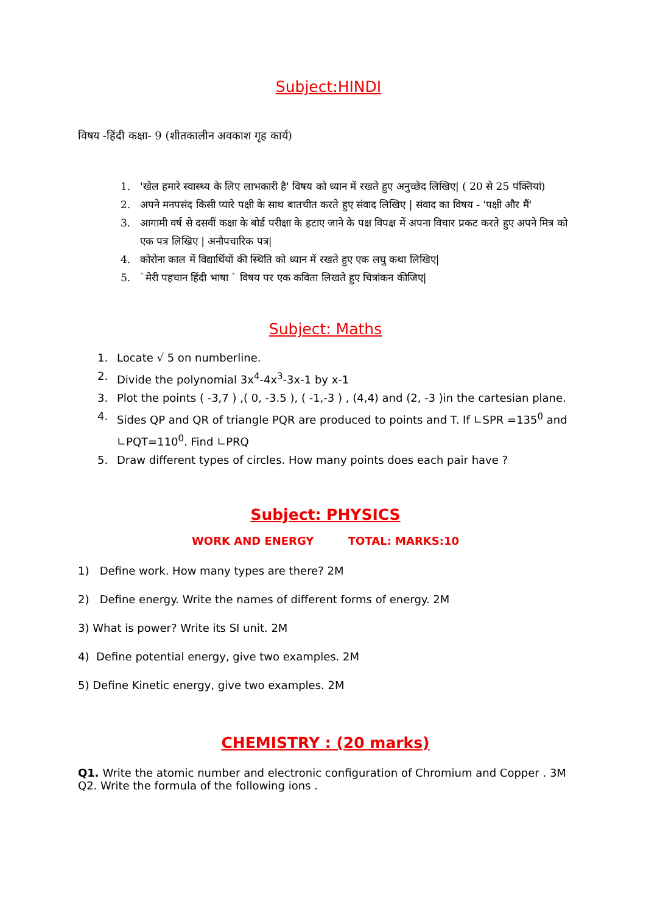Subject:HINDI
विषय -हिंदी कक्षा- 9 (शीतकालीन अवकाश गृह कार्य)
1. 'खेल हमारे स्वास्थ्य के लिए लाभकारी है' विषय को ध्यान में रखते हुए अनुच्छेद लिखिए| ( 20 से 25 पंक्तियां)
2. अपने मनपसंद किसी प्यारे पक्षी के साथ बातचीत करते हुए संवाद लिखिए | संवाद का विषय - 'पक्षी और मैं'
3. आगामी वर्ष से दसवीं कक्षा के बोर्ड परीक्षा के हटाए जाने के पक्ष विपक्ष में अपना विचार प्रकट करते हुए अपने मित्र को एक पत्र लिखिए | अनौपचारिक पत्र|
4. कोरोना काल में विद्यार्थियों की स्थिति को ध्यान में रखते हुए एक लघु कथा लिखिए|
5. `मेरी पहचान हिंदी भाषा ` विषय पर एक कविता लिखते हुए चित्रांकन कीजिए|
Subject: Maths
1. Locate √ 5 on numberline.
2. Divide the polynomial 3x<sup>4</sup>-4x<sup>3</sup>-3x-1 by x-1
3. Plot the points ( -3,7 ) ,( 0, -3.5 ), ( -1,-3 ) , (4,4) and (2, -3 )in the cartesian plane.
4. Sides QP and QR of triangle PQR are produced to points and T. If ∟SPR =135<sup>0</sup> and ∟PQT=110<sup>0</sup>. Find ∟PRQ
5. Draw different types of circles. How many points does each pair have ?
Subject: PHYSICS
WORK AND ENERGY TOTAL: MARKS:10
1) Define work. How many types are there? 2M
2) Define energy. Write the names of different forms of energy. 2M
3) What is power? Write its SI unit. 2M
4) Define potential energy, give two examples. 2M
5) Define Kinetic energy, give two examples. 2M
CHEMISTRY : (20 marks)
Q1. Write the atomic number and electronic configuration of Chromium and Copper . 3M
Q2. Write the formula of the following ions .